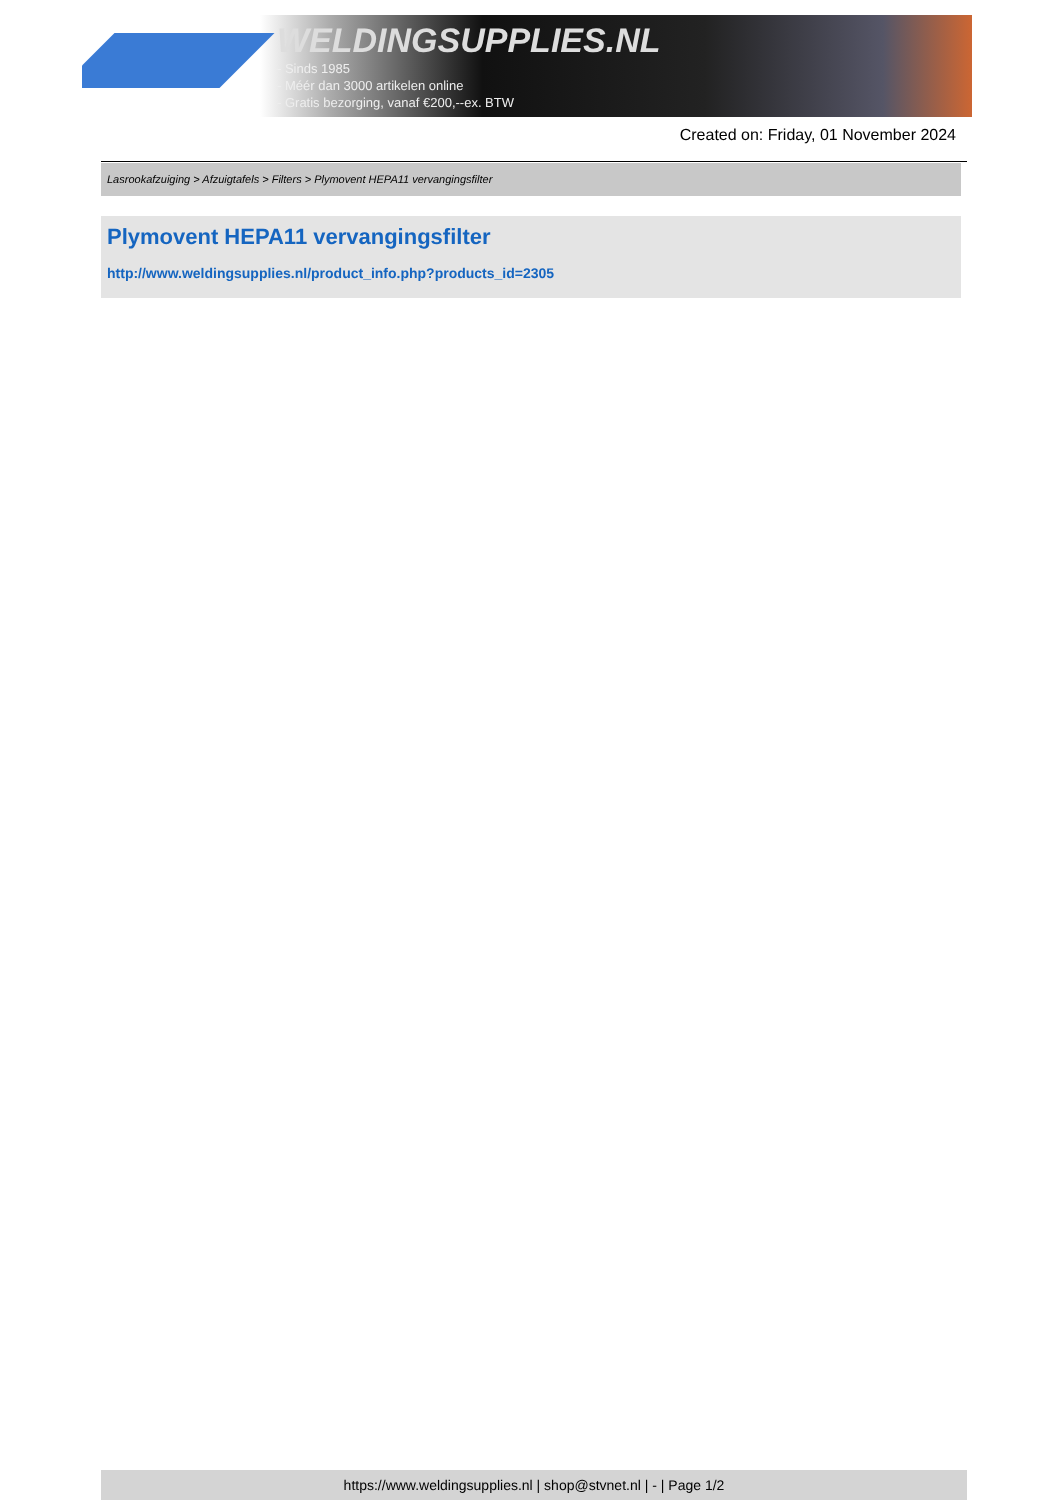WELDINGSUPPLIES.NL
- Sinds 1985
- Méér dan 3000 artikelen online
- Gratis bezorging, vanaf €200,--ex. BTW
Created on: Friday, 01 November 2024
Lasrookafzuiging > Afzuigtafels > Filters > Plymovent HEPA11 vervangingsfilter
Plymovent HEPA11 vervangingsfilter
http://www.weldingsupplies.nl/product_info.php?products_id=2305
https://www.weldingsupplies.nl | shop@stvnet.nl | - | Page 1/2